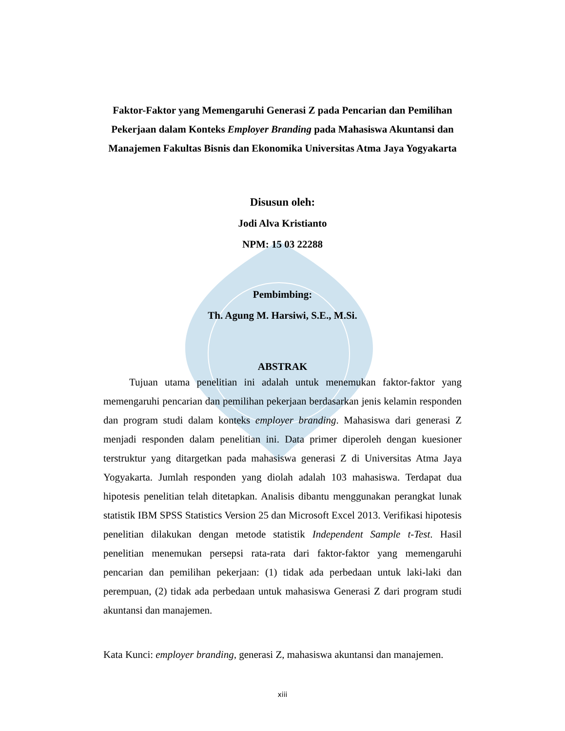Faktor-Faktor yang Memengaruhi Generasi Z pada Pencarian dan Pemilihan Pekerjaan dalam Konteks Employer Branding pada Mahasiswa Akuntansi dan Manajemen Fakultas Bisnis dan Ekonomika Universitas Atma Jaya Yogyakarta
Disusun oleh:
Jodi Alva Kristianto
NPM: 15 03 22288
Pembimbing:
Th. Agung M. Harsiwi, S.E., M.Si.
ABSTRAK
Tujuan utama penelitian ini adalah untuk menemukan faktor-faktor yang memengaruhi pencarian dan pemilihan pekerjaan berdasarkan jenis kelamin responden dan program studi dalam konteks employer branding. Mahasiswa dari generasi Z menjadi responden dalam penelitian ini. Data primer diperoleh dengan kuesioner terstruktur yang ditargetkan pada mahasiswa generasi Z di Universitas Atma Jaya Yogyakarta. Jumlah responden yang diolah adalah 103 mahasiswa. Terdapat dua hipotesis penelitian telah ditetapkan. Analisis dibantu menggunakan perangkat lunak statistik IBM SPSS Statistics Version 25 dan Microsoft Excel 2013. Verifikasi hipotesis penelitian dilakukan dengan metode statistik Independent Sample t-Test. Hasil penelitian menemukan persepsi rata-rata dari faktor-faktor yang memengaruhi pencarian dan pemilihan pekerjaan: (1) tidak ada perbedaan untuk laki-laki dan perempuan, (2) tidak ada perbedaan untuk mahasiswa Generasi Z dari program studi akuntansi dan manajemen.
Kata Kunci: employer branding, generasi Z, mahasiswa akuntansi dan manajemen.
xiii